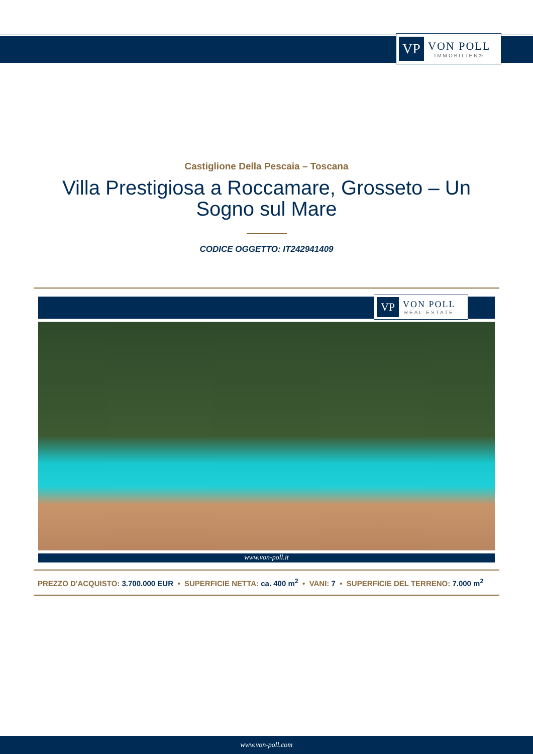VP
VON POLL
IMMOBILIEN®
Castiglione Della Pescaia – Toscana
Villa Prestigiosa a Roccamare, Grosseto – Un Sogno sul Mare
CODICE OGGETTO: IT242941409
VP
VON POLL
REAL ESTATE
www.von-poll.it
PREZZO D'ACQUISTO: 3.700.000 EUR • SUPERFICIE NETTA: ca. 400 m<sup>2</sup> • VANI: 7 • SUPERFICIE DEL TERRENO: 7.000 m<sup>2</sup>
www.von-poll.com